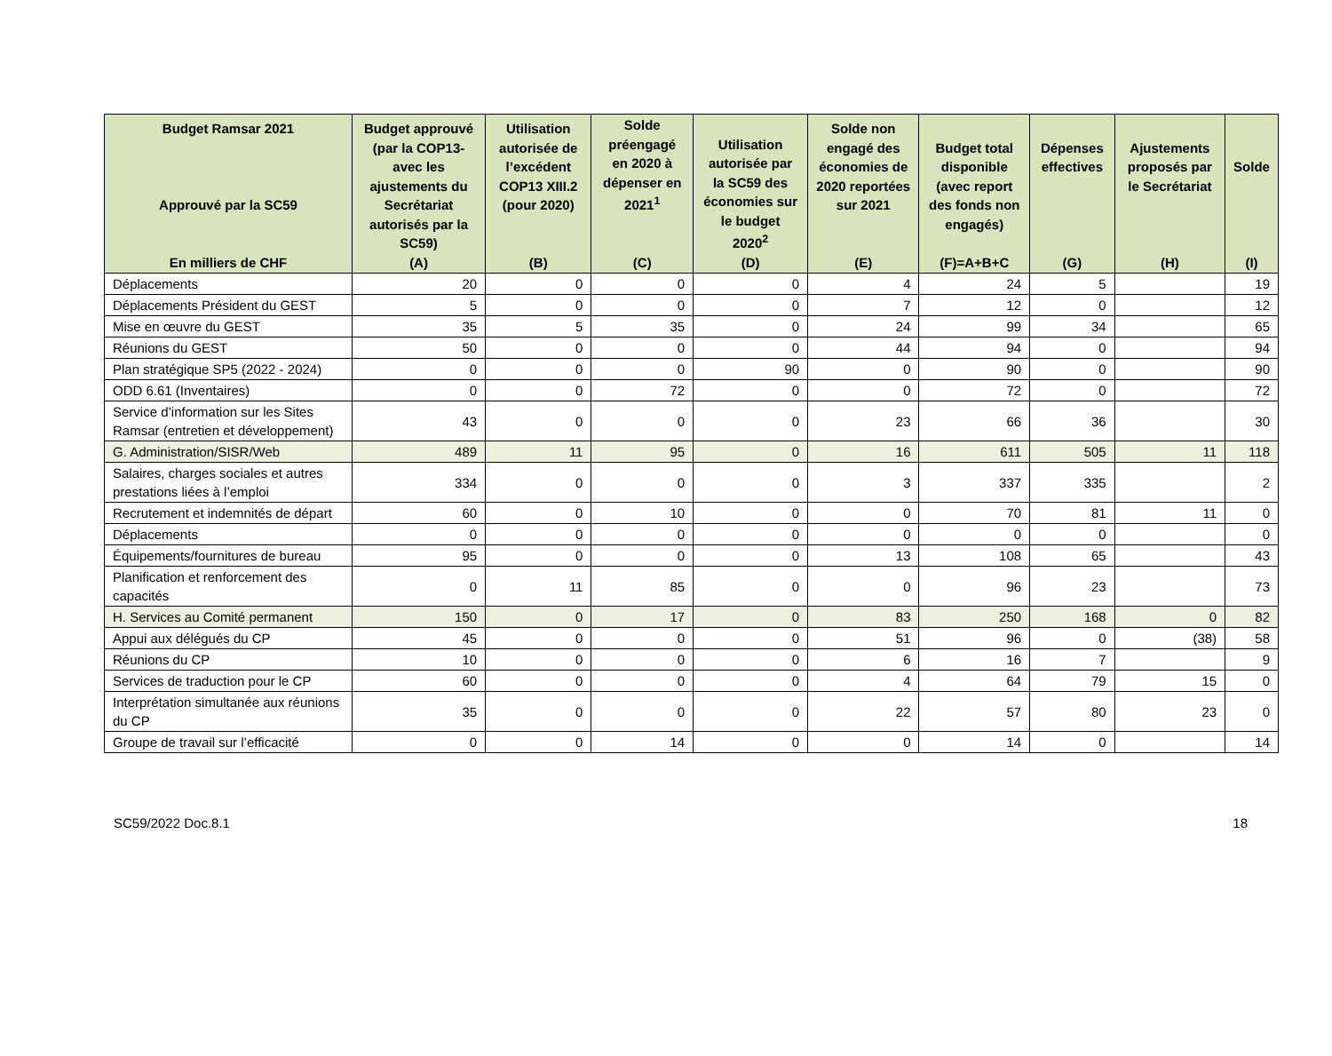| Budget Ramsar 2021 Approuvé par la SC59 En milliers de CHF | Budget approuvé (par la COP13-avec les ajustements du Secrétariat autorisés par la SC59) (A) | Utilisation autorisée de l’excédent COP13 XIII.2 (pour 2020) (B) | Solde préengagé en 2020 à dépenser en 2021<sup>1</sup> (C) | Utilisation autorisée par la SC59 des économies sur le budget 2020<sup>2</sup> (D) | Solde non engagé des économies de 2020 reportées sur 2021 (E) | Budget total disponible (avec report des fonds non engagés) (F)=A+B+C | Dépenses effectives (G) | Ajustements proposés par le Secrétariat (H) | Solde (I) |
| --- | --- | --- | --- | --- | --- | --- | --- | --- | --- |
| Déplacements | 20 | 0 | 0 | 0 | 4 | 24 | 5 | | 19 |
| Déplacements Président du GEST | 5 | 0 | 0 | 0 | 7 | 12 | 0 | | 12 |
| Mise en œuvre du GEST | 35 | 5 | 35 | 0 | 24 | 99 | 34 | | 65 |
| Réunions du GEST | 50 | 0 | 0 | 0 | 44 | 94 | 0 | | 94 |
| Plan stratégique SP5 (2022 - 2024) | 0 | 0 | 0 | 90 | 0 | 90 | 0 | | 90 |
| ODD 6.61 (Inventaires) | 0 | 0 | 72 | 0 | 0 | 72 | 0 | | 72 |
| Service d’information sur les Sites Ramsar (entretien et développement) | 43 | 0 | 0 | 0 | 23 | 66 | 36 | | 30 |
| G. Administration/SISR/Web | 489 | 11 | 95 | 0 | 16 | 611 | 505 | 11 | 118 |
| Salaires, charges sociales et autres prestations liées à l’emploi | 334 | 0 | 0 | 0 | 3 | 337 | 335 | | 2 |
| Recrutement et indemnités de départ | 60 | 0 | 10 | 0 | 0 | 70 | 81 | 11 | 0 |
| Déplacements | 0 | 0 | 0 | 0 | 0 | 0 | 0 | | 0 |
| Équipements/fournitures de bureau | 95 | 0 | 0 | 0 | 13 | 108 | 65 | | 43 |
| Planification et renforcement des capacités | 0 | 11 | 85 | 0 | 0 | 96 | 23 | | 73 |
| H. Services au Comité permanent | 150 | 0 | 17 | 0 | 83 | 250 | 168 | 0 | 82 |
| Appui aux délégués du CP | 45 | 0 | 0 | 0 | 51 | 96 | 0 | (38) | 58 |
| Réunions du CP | 10 | 0 | 0 | 0 | 6 | 16 | 7 | | 9 |
| Services de traduction pour le CP | 60 | 0 | 0 | 0 | 4 | 64 | 79 | 15 | 0 |
| Interprétation simultanée aux réunions du CP | 35 | 0 | 0 | 0 | 22 | 57 | 80 | 23 | 0 |
| Groupe de travail sur l’efficacité | 0 | 0 | 14 | 0 | 0 | 14 | 0 | | 14 |
SC59/2022 Doc.8.1 18